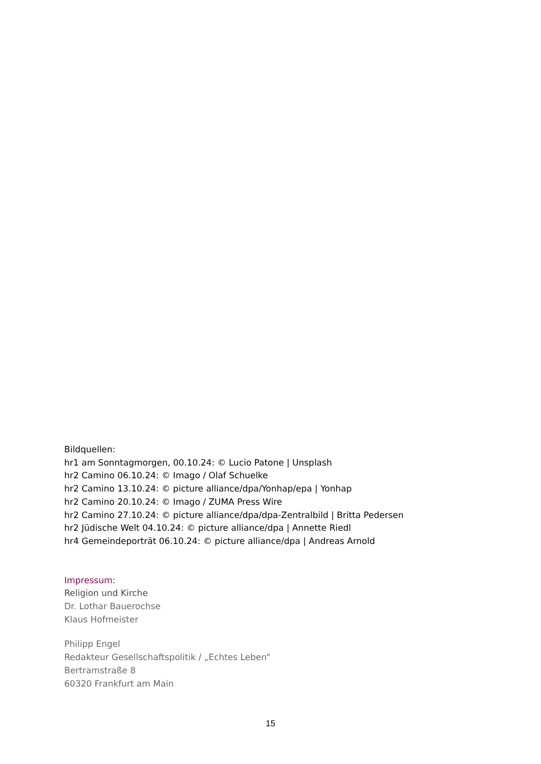Bildquellen:
hr1 am Sonntagmorgen, 00.10.24: © Lucio Patone | Unsplash
hr2 Camino 06.10.24: © Imago / Olaf Schuelke
hr2 Camino 13.10.24: © picture alliance/dpa/Yonhap/epa | Yonhap
hr2 Camino 20.10.24: © Imago / ZUMA Press Wire
hr2 Camino 27.10.24: © picture alliance/dpa/dpa-Zentralbild | Britta Pedersen
hr2 Jüdische Welt 04.10.24: © picture alliance/dpa | Annette Riedl
hr4 Gemeindeporträt 06.10.24: © picture alliance/dpa | Andreas Arnold
Impressum:
Religion und Kirche
Dr. Lothar Bauerochse
Klaus Hofmeister
Philipp Engel
Redakteur Gesellschaftspolitik / „Echtes Leben“
Bertramstraße 8
60320 Frankfurt am Main
15